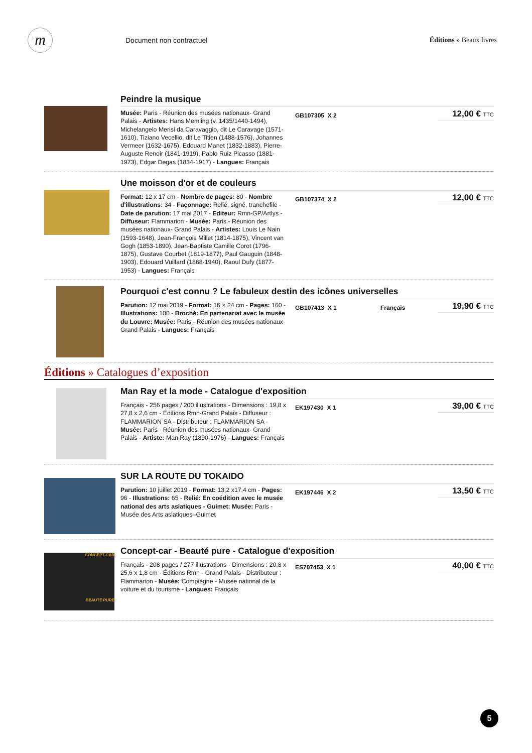m
Document non contractuel Éditions » Beaux livres
Peindre la musique
Musée: Paris - Réunion des musées nationaux- Grand Palais - Artistes: Hans Memling (v. 1435/1440-1494), Michelangelo Merisi da Caravaggio, dit Le Caravage (1571-1610), Tiziano Vecellio, dit Le Titien (1488-1576), Johannes Vermeer (1632-1675), Edouard Manet (1832-1883), Pierre-Auguste Renoir (1841-1919), Pablo Ruiz Picasso (1881-1973), Edgar Degas (1834-1917) - Langues: Français
GB107305 X 2
12,00 € TTC
Une moisson d'or et de couleurs
Format: 12 x 17 cm - Nombre de pages: 80 - Nombre d'illustrations: 34 - Façonnage: Relié, signé, tranchefile - Date de parution: 17 mai 2017 - Editeur: Rmn-GP/Artlys - Diffuseur: Flammarion - Musée: Paris - Réunion des musées nationaux- Grand Palais - Artistes: Louis Le Nain (1593-1648), Jean-François Millet (1814-1875), Vincent van Gogh (1853-1890), Jean-Baptiste Camille Corot (1796-1875), Gustave Courbet (1819-1877), Paul Gauguin (1848-1903), Edouard Vuillard (1868-1940), Raoul Dufy (1877-1953) - Langues: Français
GB107374 X 2
12,00 € TTC
Pourquoi c'est connu ? Le fabuleux destin des icônes universelles
Parution: 12 mai 2019 - Format: 16 × 24 cm - Pages: 160 - Illustrations: 100 - Broché: En partenariat avec le musée du Louvre: Musée: Paris - Réunion des musées nationaux- Grand Palais - Langues: Français
GB107413 X 1 Français
19,90 € TTC
Éditions » Catalogues d’exposition
Man Ray et la mode - Catalogue d'exposition
Français - 256 pages / 200 illustrations - Dimensions : 19,8 x 27,8 x 2,6 cm - Éditions Rmn-Grand Palais - Diffuseur : FLAMMARION SA - Distributeur : FLAMMARION SA - Musée: Paris - Réunion des musées nationaux- Grand Palais - Artiste: Man Ray (1890-1976) - Langues: Français
EK197430 X 1
39,00 € TTC
SUR LA ROUTE DU TOKAIDO
Parution: 10 juillet 2019 - Format: 13,2 x17,4 cm - Pages: 96 - Illustrations: 65 - Relié: En coédition avec le musée national des arts asiatiques - Guimet: Musée: Paris - Musée des Arts asiatiques–Guimet
EK197446 X 2
13,50 € TTC
CONCEPT-CAR
BEAUTÉ PURE
Concept-car - Beauté pure - Catalogue d'exposition
Français - 208 pages / 277 illustrations - Dimensions : 20,8 x 25,6 x 1,8 cm - Éditions Rmn - Grand Palais - Distributeur : Flammarion - Musée: Compiègne - Musée national de la voiture et du tourisme - Langues: Français
ES707453 X 1
40,00 € TTC
5